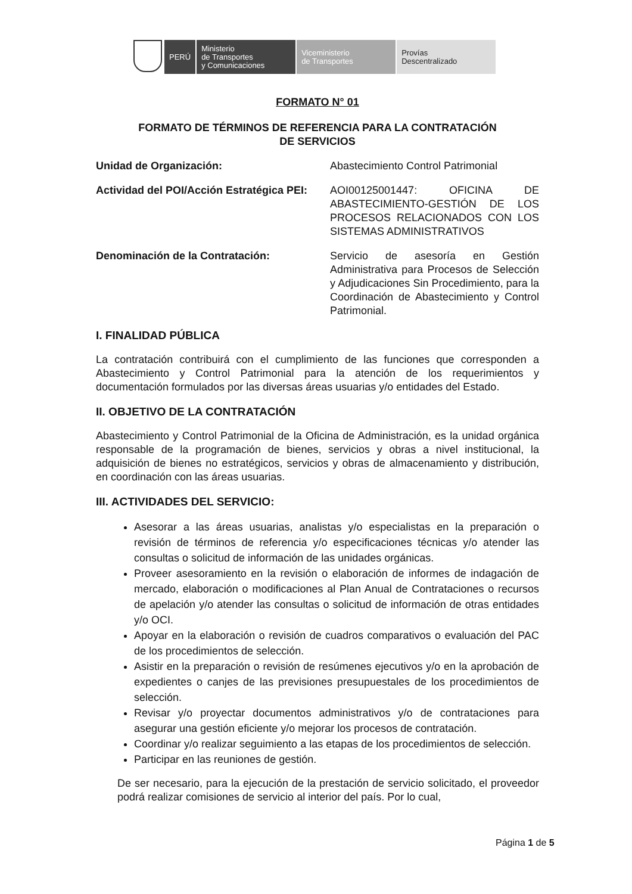PERÚ Ministerio
de Transportes
y Comunicaciones
Viceministerio
de Transportes
Provías
Descentralizado
FORMATO N° 01
FORMATO DE TÉRMINOS DE REFERENCIA PARA LA CONTRATACIÓN
DE SERVICIOS
Unidad de Organización: Abastecimiento Control Patrimonial
Actividad del POI/Acción Estratégica PEI:
AOI00125001447: OFICINA DE ABASTECIMIENTO-GESTIÓN DE LOS PROCESOS RELACIONADOS CON LOS SISTEMAS ADMINISTRATIVOS
Denominación de la Contratación: Servicio de asesoría en Gestión Administrativa para Procesos de Selección y Adjudicaciones Sin Procedimiento, para la Coordinación de Abastecimiento y Control Patrimonial.
I. FINALIDAD PÚBLICA
La contratación contribuirá con el cumplimiento de las funciones que corresponden a Abastecimiento y Control Patrimonial para la atención de los requerimientos y documentación formulados por las diversas áreas usuarias y/o entidades del Estado.
II. OBJETIVO DE LA CONTRATACIÓN
Abastecimiento y Control Patrimonial de la Oficina de Administración, es la unidad orgánica responsable de la programación de bienes, servicios y obras a nivel institucional, la adquisición de bienes no estratégicos, servicios y obras de almacenamiento y distribución, en coordinación con las áreas usuarias.
III. ACTIVIDADES DEL SERVICIO:
Asesorar a las áreas usuarias, analistas y/o especialistas en la preparación o revisión de términos de referencia y/o especificaciones técnicas y/o atender las consultas o solicitud de información de las unidades orgánicas.
Proveer asesoramiento en la revisión o elaboración de informes de indagación de mercado, elaboración o modificaciones al Plan Anual de Contrataciones o recursos de apelación y/o atender las consultas o solicitud de información de otras entidades y/o OCI.
Apoyar en la elaboración o revisión de cuadros comparativos o evaluación del PAC de los procedimientos de selección.
Asistir en la preparación o revisión de resúmenes ejecutivos y/o en la aprobación de expedientes o canjes de las previsiones presupuestales de los procedimientos de selección.
Revisar y/o proyectar documentos administrativos y/o de contrataciones para asegurar una gestión eficiente y/o mejorar los procesos de contratación.
Coordinar y/o realizar seguimiento a las etapas de los procedimientos de selección.
Participar en las reuniones de gestión.
De ser necesario, para la ejecución de la prestación de servicio solicitado, el proveedor podrá realizar comisiones de servicio al interior del país. Por lo cual,
Página 1 de 5